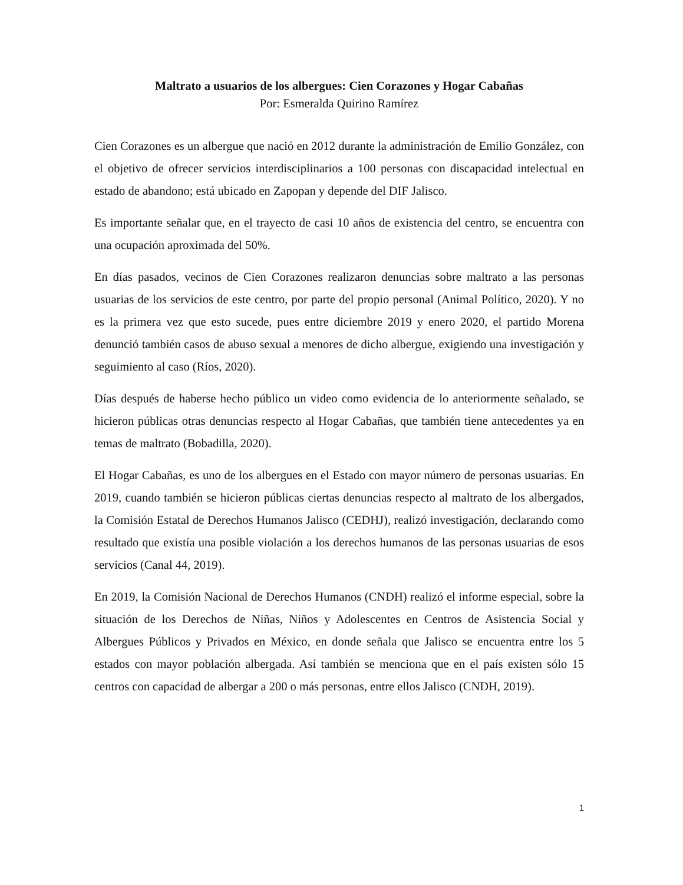Maltrato a usuarios de los albergues: Cien Corazones y Hogar Cabañas
Por: Esmeralda Quirino Ramírez
Cien Corazones es un albergue que nació en 2012 durante la administración de Emilio González, con el objetivo de ofrecer servicios interdisciplinarios a 100 personas con discapacidad intelectual en estado de abandono; está ubicado en Zapopan y depende del DIF Jalisco.
Es importante señalar que, en el trayecto de casi 10 años de existencia del centro, se encuentra con una ocupación aproximada del 50%.
En días pasados, vecinos de Cien Corazones realizaron denuncias sobre maltrato a las personas usuarias de los servicios de este centro, por parte del propio personal (Animal Político, 2020). Y no es la primera vez que esto sucede, pues entre diciembre 2019 y enero 2020, el partido Morena denunció también casos de abuso sexual a menores de dicho albergue, exigiendo una investigación y seguimiento al caso (Ríos, 2020).
Días después de haberse hecho público un video como evidencia de lo anteriormente señalado, se hicieron públicas otras denuncias respecto al Hogar Cabañas, que también tiene antecedentes ya en temas de maltrato (Bobadilla, 2020).
El Hogar Cabañas, es uno de los albergues en el Estado con mayor número de personas usuarias. En 2019, cuando también se hicieron públicas ciertas denuncias respecto al maltrato de los albergados, la Comisión Estatal de Derechos Humanos Jalisco (CEDHJ), realizó investigación, declarando como resultado que existía una posible violación a los derechos humanos de las personas usuarias de esos servicios (Canal 44, 2019).
En 2019, la Comisión Nacional de Derechos Humanos (CNDH) realizó el informe especial, sobre la situación de los Derechos de Niñas, Niños y Adolescentes en Centros de Asistencia Social y Albergues Públicos y Privados en México, en donde señala que Jalisco se encuentra entre los 5 estados con mayor población albergada. Así también se menciona que en el país existen sólo 15 centros con capacidad de albergar a 200 o más personas, entre ellos Jalisco (CNDH, 2019).
1